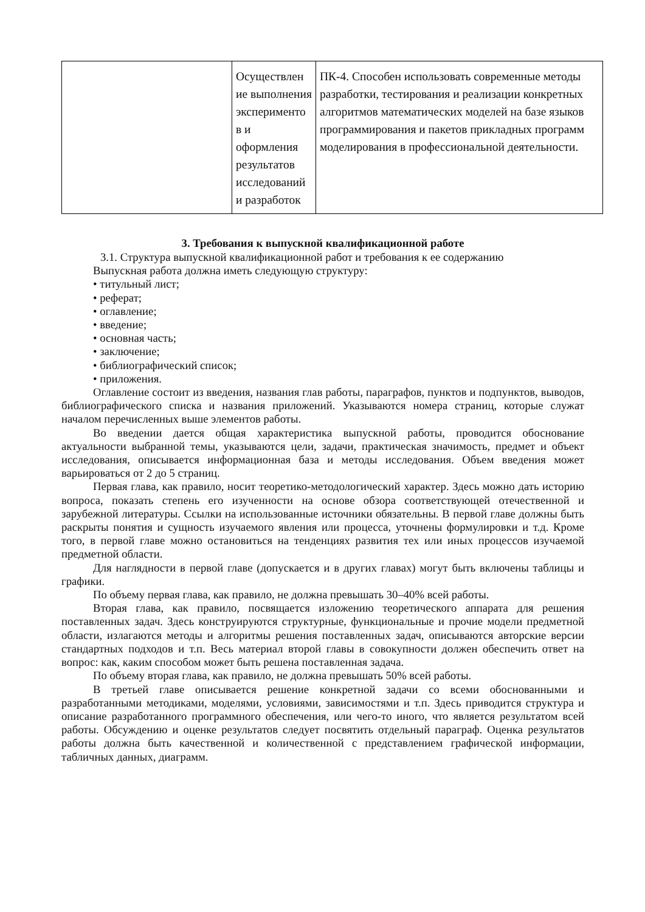| | Осуществлен ие выполнения эксперименто в и оформления результатов исследований и разработок | ПК-4. Способен использовать современные методы разработки, тестирования и реализации конкретных алгоритмов математических моделей на базе языков программирования и пакетов прикладных программ моделирования в профессиональной деятельности. |
3. Требования к выпускной квалификационной работе
3.1. Структура выпускной квалификационной работ и требования к ее содержанию
Выпускная работа должна иметь следующую структуру:
• титульный лист;
• реферат;
• оглавление;
• введение;
• основная часть;
• заключение;
• библиографический список;
• приложения.
Оглавление состоит из введения, названия глав работы, параграфов, пунктов и подпунктов, выводов, библиографического списка и названия приложений. Указываются номера страниц, которые служат началом перечисленных выше элементов работы.
Во введении дается общая характеристика выпускной работы, проводится обоснование актуальности выбранной темы, указываются цели, задачи, практическая значимость, предмет и объект исследования, описывается информационная база и методы исследования. Объем введения может варьироваться от 2 до 5 страниц.
Первая глава, как правило, носит теоретико-методологический характер. Здесь можно дать историю вопроса, показать степень его изученности на основе обзора соответствующей отечественной и зарубежной литературы. Ссылки на использованные источники обязательны. В первой главе должны быть раскрыты понятия и сущность изучаемого явления или процесса, уточнены формулировки и т.д. Кроме того, в первой главе можно остановиться на тенденциях развития тех или иных процессов изучаемой предметной области.
Для наглядности в первой главе (допускается и в других главах) могут быть включены таблицы и графики.
По объему первая глава, как правило, не должна превышать 30–40% всей работы.
Вторая глава, как правило, посвящается изложению теоретического аппарата для решения поставленных задач. Здесь конструируются структурные, функциональные и прочие модели предметной области, излагаются методы и алгоритмы решения поставленных задач, описываются авторские версии стандартных подходов и т.п. Весь материал второй главы в совокупности должен обеспечить ответ на вопрос: как, каким способом может быть решена поставленная задача.
По объему вторая глава, как правило, не должна превышать 50% всей работы.
В третьей главе описывается решение конкретной задачи со всеми обоснованными и разработанными методиками, моделями, условиями, зависимостями и т.п. Здесь приводится структура и описание разработанного программного обеспечения, или чего-то иного, что является результатом всей работы. Обсуждению и оценке результатов следует посвятить отдельный параграф. Оценка результатов работы должна быть качественной и количественной с представлением графической информации, табличных данных, диаграмм.